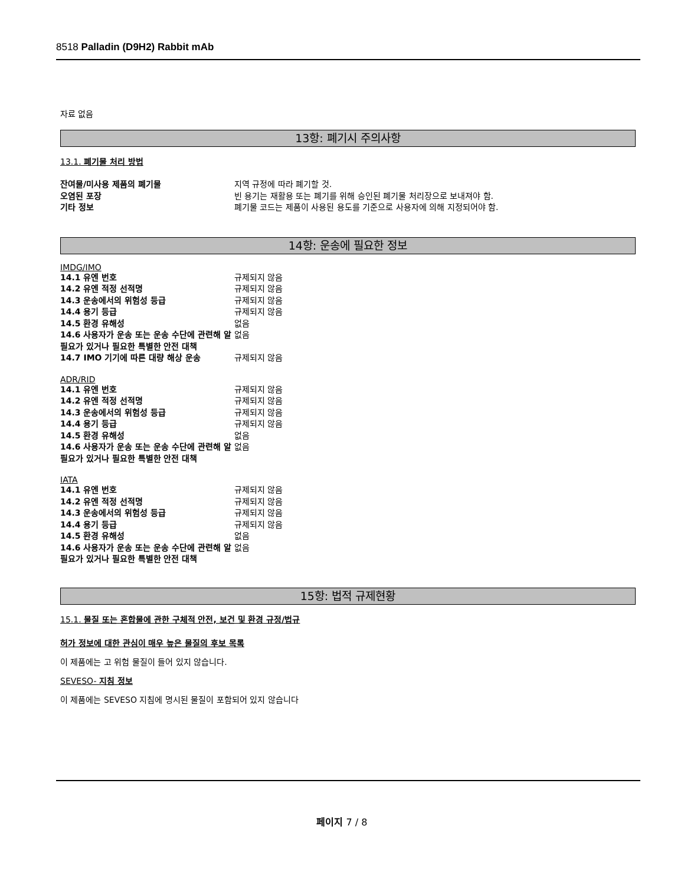8518 Palladin (D9H2) Rabbit mAb
자료 없음
13항: 폐기시 주의사항
13.1. 폐기물 처리 방법
| 잔여물/미사용 제품의 폐기물 | 지역 규정에 따라 폐기할 것. |
| 오염된 포장 | 빈 용기는 재활용 또는 폐기를 위해 승인된 폐기물 처리장으로 보내져야 함. |
| 기타 정보 | 폐기물 코드는 제품이 사용된 용도를 기준으로 사용자에 의해 지정되어야 함. |
14항: 운송에 필요한 정보
IMDG/IMO
| 14.1 유엔 번호 | 규제되지 않음 |
| 14.2 유엔 적정 선적명 | 규제되지 않음 |
| 14.3 운송에서의 위험성 등급 | 규제되지 않음 |
| 14.4 용기 등급 | 규제되지 않음 |
| 14.5 환경 유해성 | 없음 |
| 14.6 사용자가 운송 또는 운송 수단에 관련해 알 필요가 있거나 필요한 특별한 안전 대책 | 없음 |
| 14.7 IMO 기기에 따른 대량 해상 운송 | 규제되지 않음 |
ADR/RID
| 14.1 유엔 번호 | 규제되지 않음 |
| 14.2 유엔 적정 선적명 | 규제되지 않음 |
| 14.3 운송에서의 위험성 등급 | 규제되지 않음 |
| 14.4 용기 등급 | 규제되지 않음 |
| 14.5 환경 유해성 | 없음 |
| 14.6 사용자가 운송 또는 운송 수단에 관련해 알 필요가 있거나 필요한 특별한 안전 대책 | 없음 |
IATA
| 14.1 유엔 번호 | 규제되지 않음 |
| 14.2 유엔 적정 선적명 | 규제되지 않음 |
| 14.3 운송에서의 위험성 등급 | 규제되지 않음 |
| 14.4 용기 등급 | 규제되지 않음 |
| 14.5 환경 유해성 | 없음 |
| 14.6 사용자가 운송 또는 운송 수단에 관련해 알 필요가 있거나 필요한 특별한 안전 대책 | 없음 |
15항: 법적 규제현황
15.1. 물질 또는 혼합물에 관한 구체적 안전, 보건 및 환경 규정/법규
허가 정보에 대한 관심이 매우 높은 물질의 후보 목록
이 제품에는 고 위험 물질이 들어 있지 않습니다.
SEVESO- 지침 정보
이 제품에는 SEVESO 지침에 명시된 물질이 포함되어 있지 않습니다
페이지 7 / 8